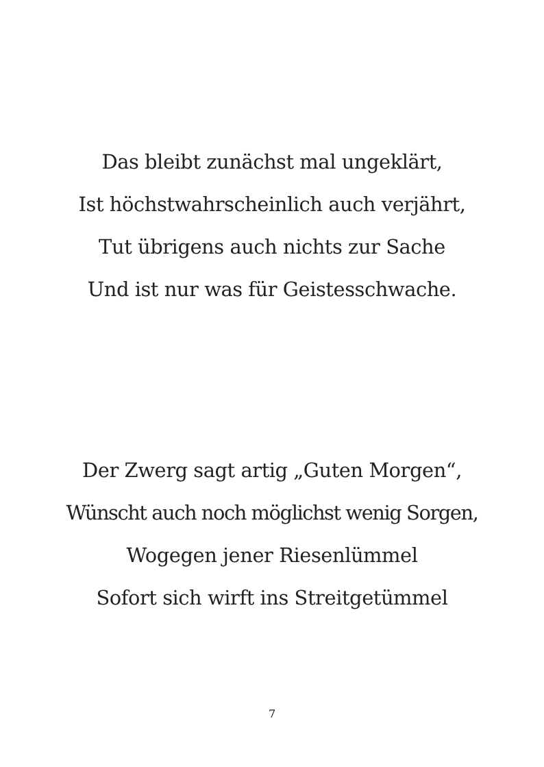Das bleibt zunächst mal ungeklärt,
Ist höchstwahrscheinlich auch verjährt,
Tut übrigens auch nichts zur Sache
Und ist nur was für Geistesschwache.
Der Zwerg sagt artig „Guten Morgen“,
Wünscht auch noch möglichst wenig Sorgen,
Wogegen jener Riesenlümmel
Sofort sich wirft ins Streitgetümmel
7